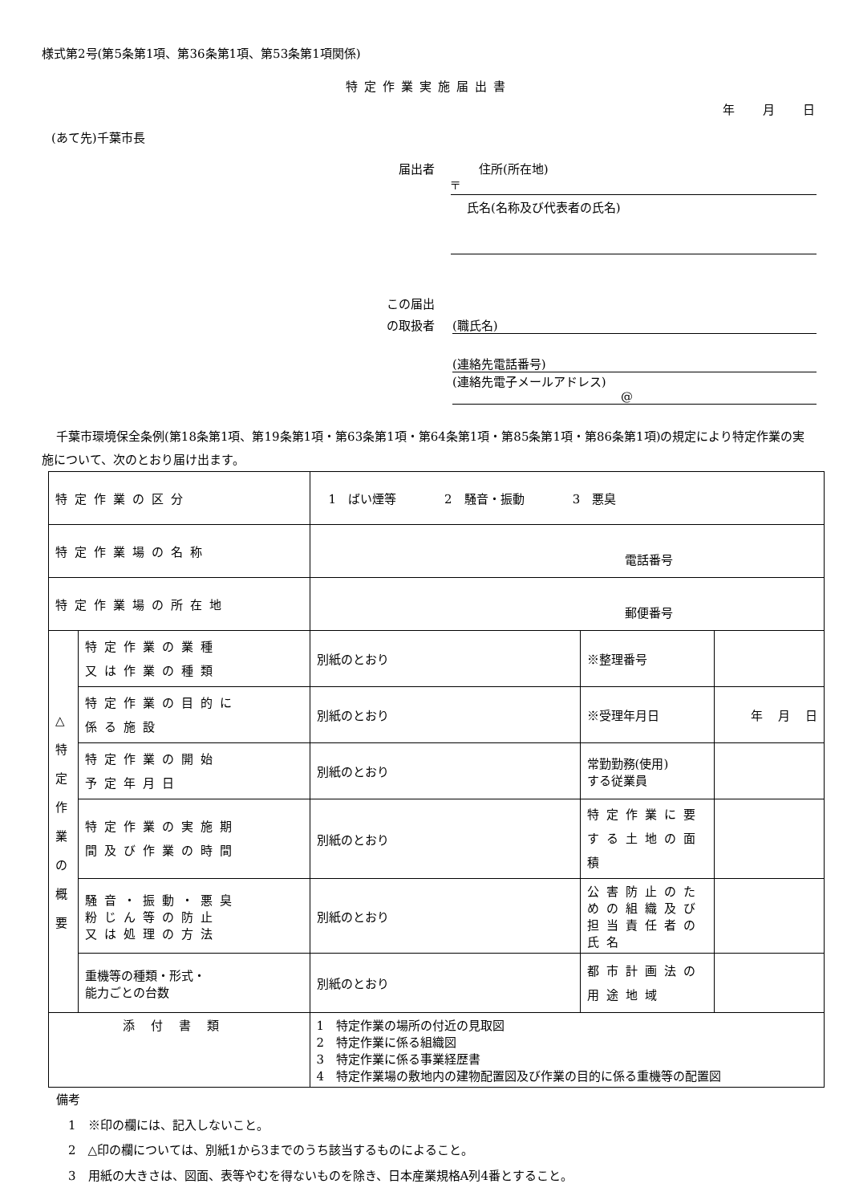様式第2号(第5条第1項、第36条第1項、第53条第1項関係)
特定作業実施届出書
年 月 日
(あて先)千葉市長
　届出者　住所(所在地)
〒
氏名(名称及び代表者の氏名)
この届出
の取扱者 (職氏名)
(連絡先電話番号)
(連絡先電子メールアドレス)
@
千葉市環境保全条例(第18条第1項、第19条第1項・第63条第1項・第64条第1項・第85条第1項・第86条第1項)の規定により特定作業の実施について、次のとおり届け出ます。
| 特定作業の区分 | | 1 ばい煙等 2 騒音・振動 3 悪臭 | | |
| 特定作業場の名称 | | 電話番号 | | |
| 特定作業場の所在地 | | 郵便番号 | | |
| △ 特 定 作 業 の 概 要 | 特定作業の業種 又は作業の種類 | 別紙のとおり | ※整理番号 | |
| | 特定作業の目的に 係る施設 | 別紙のとおり | ※受理年月日 | 年 月 日 |
| | 特定作業の開始 予定年月日 | 別紙のとおり | 常勤勤務(使用) する従業員 | |
| | 特定作業の実施期 間及び作業の時間 | 別紙のとおり | 特定作業に要する土地の面積 | |
| | 騒音・振動・悪臭 粉じん等の防止 又は処理の方法 | 別紙のとおり | 公害防止のための組織及び担当責任者の氏名 | |
| | 重機等の種類・形式・ 能力ごとの台数 | 別紙のとおり | 都市計画法の 用途地域 | |
| 添付書類 | | 1 特定作業の場所の付近の見取図 2 特定作業に係る組織図 3 特定作業に係る事業経歴書 4 特定作業場の敷地内の建物配置図及び作業の目的に係る重機等の配置図 | | |
備考
　1　※印の欄には、記入しないこと。
　2　△印の欄については、別紙1から3までのうち該当するものによること。
　3　用紙の大きさは、図面、表等やむを得ないものを除き、日本産業規格A列4番とすること。